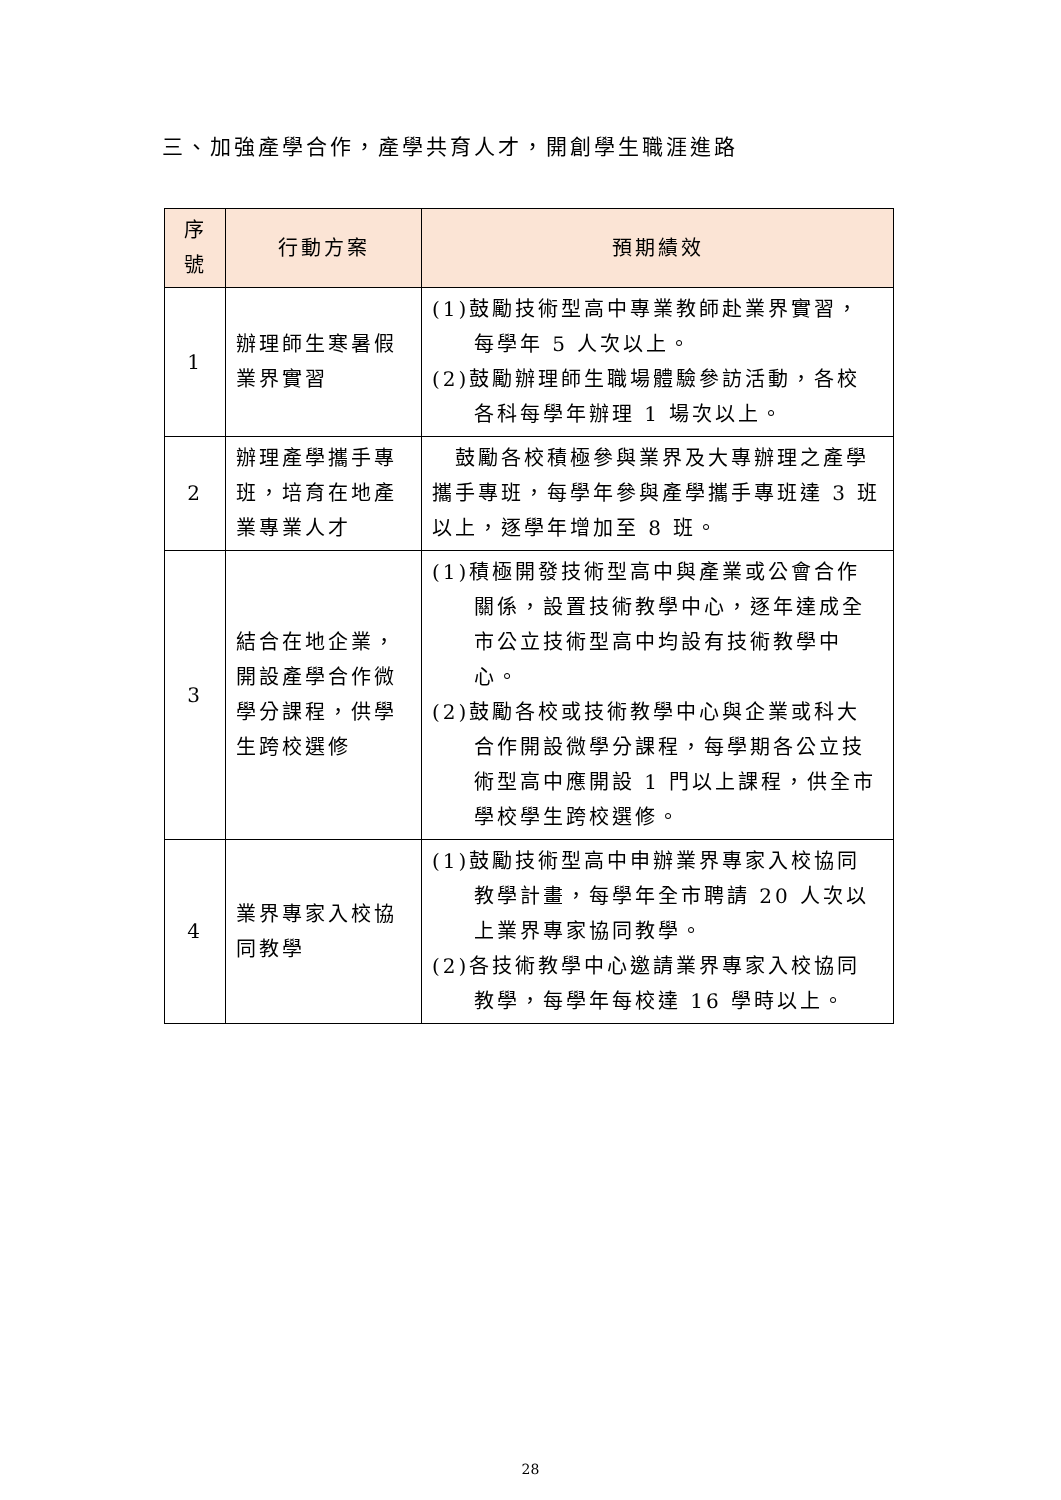三、加強產學合作，產學共育人才，開創學生職涯進路
| 序 號 | 行動方案 | 預期績效 |
| --- | --- | --- |
| 1 | 辦理師生寒暑假業界實習 | (1)鼓勵技術型高中專業教師赴業界實習，每學年 5 人次以上。 (2)鼓勵辦理師生職場體驗參訪活動，各校各科每學年辦理 1 場次以上。 |
| 2 | 辦理產學攜手專班，培育在地產業專業人才 | 鼓勵各校積極參與業界及大專辦理之產學攜手專班，每學年參與產學攜手專班達 3 班以上，逐學年增加至 8 班。 |
| 3 | 結合在地企業，開設產學合作微學分課程，供學生跨校選修 | (1)積極開發技術型高中與產業或公會合作關係，設置技術教學中心，逐年達成全市公立技術型高中均設有技術教學中心。 (2)鼓勵各校或技術教學中心與企業或科大合作開設微學分課程，每學期各公立技術型高中應開設 1 門以上課程，供全市學校學生跨校選修。 |
| 4 | 業界專家入校協同教學 | (1)鼓勵技術型高中申辦業界專家入校協同教學計畫，每學年全市聘請 20 人次以上業界專家協同教學。 (2)各技術教學中心邀請業界專家入校協同教學，每學年每校達 16 學時以上。 |
28